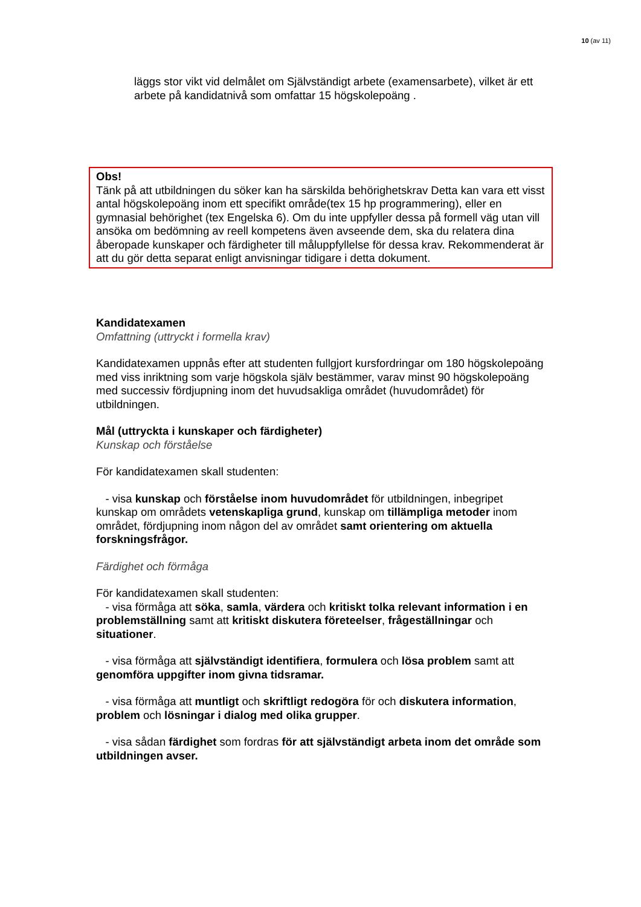10 (av 11)
läggs stor vikt vid delmålet om Självständigt arbete (examensarbete), vilket är ett arbete på kandidatnivå som omfattar 15 högskolepoäng .
Obs!
Tänk på att utbildningen du söker kan ha särskilda behörighetskrav Detta kan vara ett visst antal högskolepoäng inom ett specifikt område(tex 15 hp programmering), eller en gymnasial behörighet (tex Engelska 6). Om du inte uppfyller dessa på formell väg utan vill ansöka om bedömning av reell kompetens även avseende dem, ska du relatera dina åberopade kunskaper och färdigheter till måluppfyllelse för dessa krav. Rekommenderat är att du gör detta separat enligt anvisningar tidigare i detta dokument.
Kandidatexamen
Omfattning (uttryckt i formella krav)
Kandidatexamen uppnås efter att studenten fullgjort kursfordringar om 180 högskolepoäng med viss inriktning som varje högskola själv bestämmer, varav minst 90 högskolepoäng med successiv fördjupning inom det huvudsakliga området (huvudområdet) för utbildningen.
Mål (uttryckta i kunskaper och färdigheter)
Kunskap och förståelse
För kandidatexamen skall studenten:
- visa kunskap och förståelse inom huvudområdet för utbildningen, inbegripet kunskap om områdets vetenskapliga grund, kunskap om tillämpliga metoder inom området, fördjupning inom någon del av området samt orientering om aktuella forskningsfrågor.
Färdighet och förmåga
För kandidatexamen skall studenten:
- visa förmåga att söka, samla, värdera och kritiskt tolka relevant information i en problemställning samt att kritiskt diskutera företeelser, frågeställningar och situationer.
- visa förmåga att självständigt identifiera, formulera och lösa problem samt att genomföra uppgifter inom givna tidsramar.
- visa förmåga att muntligt och skriftligt redogöra för och diskutera information, problem och lösningar i dialog med olika grupper.
- visa sådan färdighet som fordras för att självständigt arbeta inom det område som utbildningen avser.